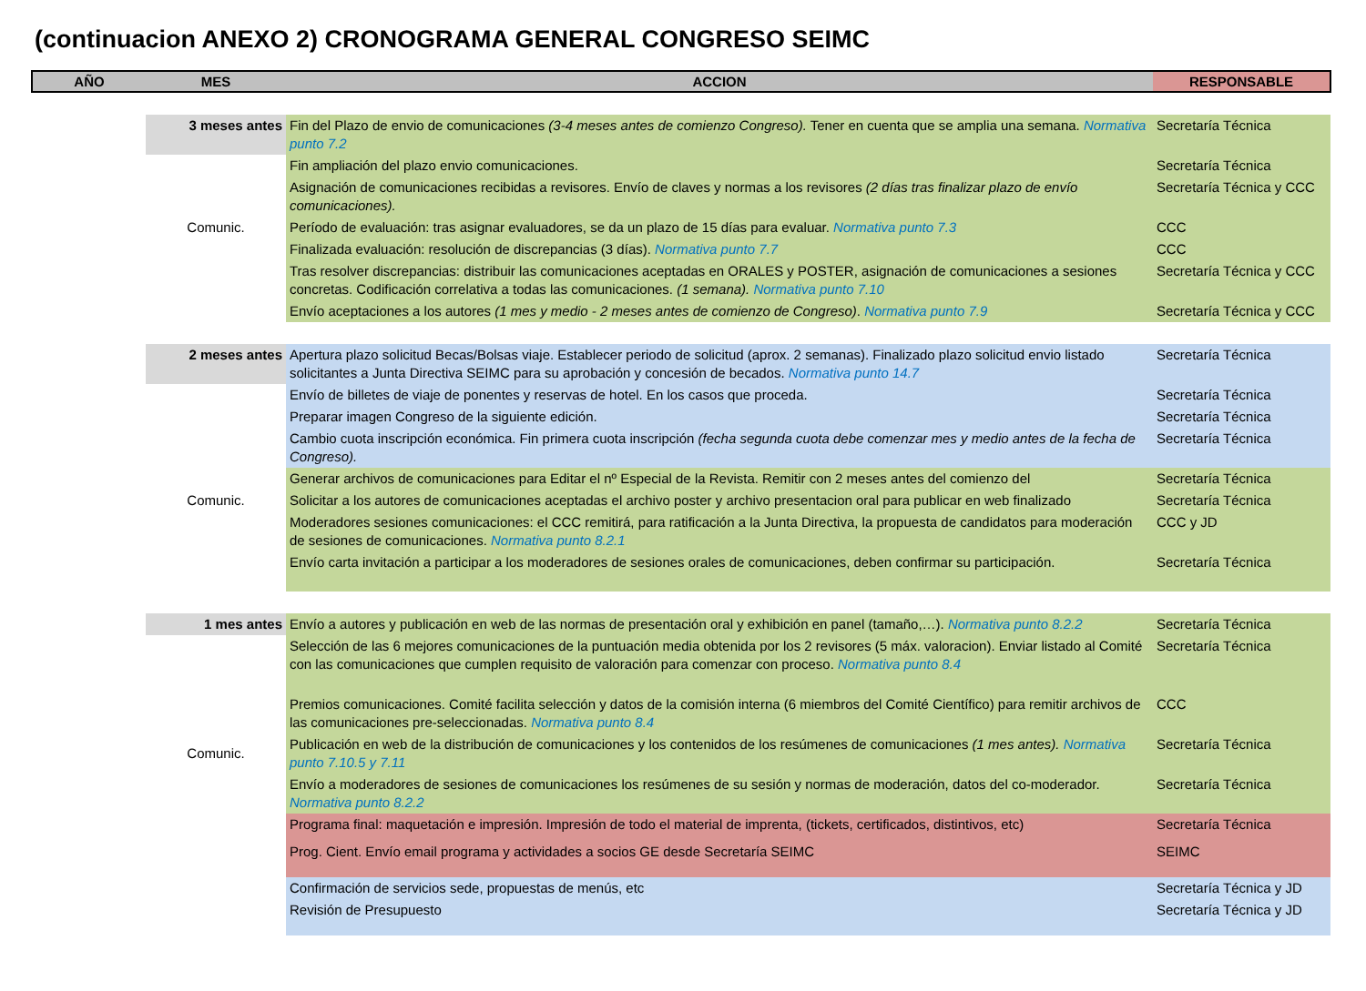(continuacion ANEXO 2) CRONOGRAMA GENERAL CONGRESO SEIMC
| AÑO | MES | ACCION | RESPONSABLE |
| --- | --- | --- | --- |
| | 3 meses antes | Fin del Plazo de envio de comunicaciones (3-4 meses antes de comienzo Congreso). Tener en cuenta que se amplia una semana. Normativa punto 7.2 | Secretaría Técnica |
| | | Fin ampliación del plazo envio comunicaciones. | Secretaría Técnica |
| | | Asignación de comunicaciones recibidas a revisores. Envío de claves y normas a los revisores (2 días tras finalizar plazo de envío comunicaciones). | Secretaría Técnica y CCC |
| | Comunic. | Período de evaluación: tras asignar evaluadores, se da un plazo de 15 días para evaluar. Normativa punto 7.3 | CCC |
| | | Finalizada evaluación: resolución de discrepancias (3 días). Normativa punto 7.7 | CCC |
| | | Tras resolver discrepancias: distribuir las comunicaciones aceptadas en ORALES y POSTER, asignación de comunicaciones a sesiones concretas. Codificación correlativa a todas las comunicaciones. (1 semana). Normativa punto 7.10 | Secretaría Técnica y CCC |
| | | Envío aceptaciones a los autores (1 mes y medio - 2 meses antes de comienzo de Congreso) . Normativa punto 7.9 | Secretaría Técnica y CCC |
| | 2 meses antes | Apertura plazo solicitud Becas/Bolsas viaje. Establecer periodo de solicitud (aprox. 2 semanas). Finalizado plazo solicitud envio listado solicitantes a Junta Directiva SEIMC para su aprobación y concesión de becados. Normativa punto 14.7 | Secretaría Técnica |
| | | Envío de billetes de viaje de ponentes y reservas de hotel. En los casos que proceda. | Secretaría Técnica |
| | | Preparar imagen Congreso de la siguiente edición. | Secretaría Técnica |
| | | Cambio cuota inscripción económica. Fin primera cuota inscripción (fecha segunda cuota debe comenzar mes y medio antes de la fecha de Congreso). | Secretaría Técnica |
| | | Generar archivos de comunicaciones para Editar el nº Especial de la Revista. Remitir con 2 meses antes del comienzo del | Secretaría Técnica |
| | Comunic. | Solicitar a los autores de comunicaciones aceptadas el archivo poster y archivo presentacion oral para publicar en web finalizado | Secretaría Técnica |
| | | Moderadores sesiones comunicaciones: el CCC remitirá, para ratificación a la Junta Directiva, la propuesta de candidatos para moderación de sesiones de comunicaciones. Normativa punto 8.2.1 | CCC y JD |
| | | Envío carta invitación a participar a los moderadores de sesiones orales de comunicaciones, deben confirmar su participación. | Secretaría Técnica |
| | 1 mes antes | Envío a autores y publicación en web de las normas de presentación oral y exhibición en panel (tamaño,…). Normativa punto 8.2.2 | Secretaría Técnica |
| | | Selección de las 6 mejores comunicaciones de la puntuación media obtenida por los 2 revisores (5 máx. valoracion). Enviar listado al Comité con las comunicaciones que cumplen requisito de valoración para comenzar con proceso. Normativa punto 8.4 | Secretaría Técnica |
| | | Premios comunicaciones. Comité facilita selección y datos de la comisión interna (6 miembros del Comité Científico) para remitir archivos de las comunicaciones pre-seleccionadas. Normativa punto 8.4 | CCC |
| | Comunic. | Publicación en web de la distribución de comunicaciones y los contenidos de los resúmenes de comunicaciones (1 mes antes). Normativa punto 7.10.5 y 7.11 | Secretaría Técnica |
| | | Envío a moderadores de sesiones de comunicaciones los resúmenes de su sesión y normas de moderación, datos del co-moderador. Normativa punto 8.2.2 | Secretaría Técnica |
| | | Programa final: maquetación e impresión. Impresión de todo el material de imprenta, (tickets, certificados, distintivos, etc) | Secretaría Técnica |
| | | Prog. Cient. Envío email programa y actividades a socios GE desde Secretaría SEIMC | SEIMC |
| | | Confirmación de servicios sede, propuestas de menús, etc | Secretaría Técnica y JD |
| | | Revisión de Presupuesto | Secretaría Técnica y JD |